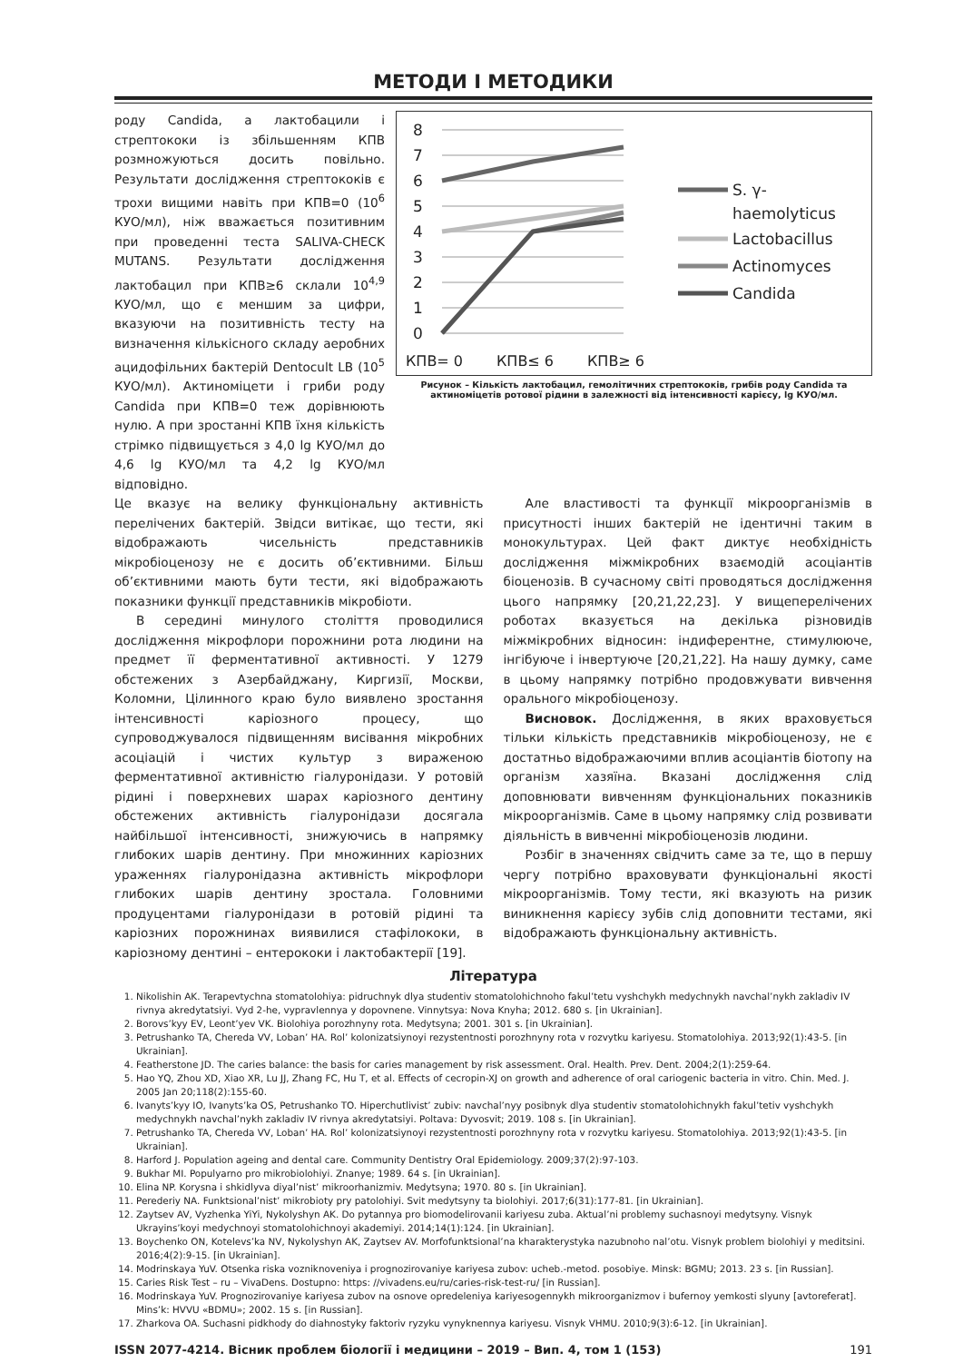МЕТОДИ І МЕТОДИКИ
роду Candida, а лактобацили і стрептококи із збільшенням КПВ розмножуються досить повільно. Результати дослідження стрептококів є трохи вищими навіть при КПВ=0 (10<sup>6</sup> КУО/мл), ніж вважається позитивним при проведенні теста SALIVA-CHECK MUTANS. Результати дослідження лактобацил при КПВ≥6 склали 10<sup>4,9</sup> КУО/мл, що є меншим за цифри, вказуючи на позитивність тесту на визначення кількісного складу аеробних ацидофільних бактерій Dentocult LB (10<sup>5</sup> КУО/мл). Актиноміцети і гриби роду Candida при КПВ=0 теж дорівнюють нулю. А при зростанні КПВ їхня кількість стрімко підвищується з 4,0 lg КУО/мл до 4,6 lg КУО/мл та 4,2 lg КУО/мл відповідно.
8
7
6
5
4
3
2
1
0
КПВ= 0
КПВ≤ 6
КПВ≥ 6
S. γ-
haemolyticus
Lactobacillus
Actinomyces
Candida
Рисунок – Кількість лактобацил, гемолітичних стрептококів, грибів роду Candida та актиноміцетів ротової рідини в залежності від інтенсивності карієсу, lg КУО/мл.
Це вказує на велику функціональну активність перелічених бактерій. Звідси витікає, що тести, які відображають чисельність представників мікробіоценозу не є досить об’єктивними. Більш об’єктивними мають бути тести, які відображають показники функції представників мікробіоти.
В середині минулого століття проводилися дослідження мікрофлори порожнини рота людини на предмет її ферментативної активності. У 1279 обстежених з Азербайджану, Киргизії, Москви, Коломни, Цілинного краю було виявлено зростання інтенсивності каріозного процесу, що супроводжувалося підвищенням висівання мікробних асоціацій і чистих культур з вираженою ферментативної активністю гіалуронідази. У ротовій рідині і поверхневих шарах каріозного дентину обстежених активність гіалуронідази досягала найбільшої інтенсивності, знижуючись в напрямку глибоких шарів дентину. При множинних каріозних ураженнях гіалуронідазна активність мікрофлори глибоких шарів дентину зростала. Головними продуцентами гіалуронідази в ротовій рідині та каріозних порожнинах виявилися стафілококи, в каріозному дентині – ентерококи і лактобактерії [19].
Але властивості та функції мікроорганізмів в присутності інших бактерій не ідентичні таким в монокультурах. Цей факт диктує необхідність дослідження міжмікробних взаємодій асоціантів біоценозів. В сучасному світі проводяться дослідження цього напрямку [20,21,22,23]. У вищеперелічених роботах вказується на декілька різновидів міжмікробних відносин: індиферентне, стимулююче, інгібуюче і інвертуюче [20,21,22]. На нашу думку, саме в цьому напрямку потрібно продовжувати вивчення орального мікробіоценозу.
Висновок. Дослідження, в яких враховується тільки кількість представників мікробіоценозу, не є достатньо відображаючими вплив асоціантів біотопу на організм хазяїна. Вказані дослідження слід доповнювати вивченням функціональних показників мікроорганізмів. Саме в цьому напрямку слід розвивати діяльність в вивченні мікробіоценозів людини.
Розбіг в значеннях свідчить саме за те, що в першу чергу потрібно враховувати функціональні якості мікроорганізмів. Тому тести, які вказують на ризик виникнення карієсу зубів слід доповнити тестами, які відображають функціональну активність.
Література
1. Nikolishin AK. Terapevtychna stomatolohiya: pidruchnyk dlya studentiv stomatolohichnoho fakul’tetu vyshchykh medychnykh navchal’nykh zakladiv IV rivnya akredytatsiyi. Vyd 2-he, vypravlennya y dopovnene. Vinnytsya: Nova Knyha; 2012. 680 s. [in Ukrainian].
2. Borovs’kyy EV, Leont’yev VK. Biolohiya porozhnyny rota. Medytsyna; 2001. 301 s. [in Ukrainian].
3. Petrushanko TA, Chereda VV, Loban’ HA. Rol’ kolonizatsiynoyi rezystentnosti porozhnyny rota v rozvytku kariyesu. Stomatolohiya. 2013;92(1):43-5. [in Ukrainian].
4. Featherstone JD. The caries balance: the basis for caries management by risk assessment. Oral. Health. Prev. Dent. 2004;2(1):259-64.
5. Hao YQ, Zhou XD, Xiao XR, Lu JJ, Zhang FC, Hu T, et al. Effects of cecropin-XJ on growth and adherence of oral cariogenic bacteria in vitro. Chin. Med. J. 2005 Jan 20;118(2):155-60.
6. Ivanyts’kyy IO, Ivanyts’ka OS, Petrushanko TO. Hiperchutlivist’ zubiv: navchal’nyy posibnyk dlya studentiv stomatolohichnykh fakul’tetiv vyshchykh medychnykh navchal’nykh zakladiv IV rivnya akredytatsiyi. Poltava: Dyvosvit; 2019. 108 s. [in Ukrainian].
7. Petrushanko TA, Chereda VV, Loban’ HA. Rol’ kolonizatsiynoyi rezystentnosti porozhnyny rota v rozvytku kariyesu. Stomatolohiya. 2013;92(1):43-5. [in Ukrainian].
8. Harford J. Population ageing and dental care. Community Dentistry Oral Epidemiology. 2009;37(2):97-103.
9. Bukhar MI. Populyarno pro mikrobiolohiyi. Znanye; 1989. 64 s. [in Ukrainian].
10. Elina NP. Korysna i shkidlyva diyal’nist’ mikroorhanizmiv. Medytsyna; 1970. 80 s. [in Ukrainian].
11. Perederiy NA. Funktsional’nist’ mikrobioty pry patolohiyi. Svit medytsyny ta biolohiyi. 2017;6(31):177-81. [in Ukrainian].
12. Zaytsev AV, Vyzhenka YiYi, Nykolyshyn AK. Do pytannya pro biomodelirovanii kariyesu zuba. Aktual’ni problemy suchasnoyi medytsyny. Visnyk Ukrayins’koyi medychnoyi stomatolohichnoyi akademiyi. 2014;14(1):124. [in Ukrainian].
13. Boychenko ON, Kotelevs’ka NV, Nykolyshyn AK, Zaytsev AV. Morfofunktsional’na kharakterystyka nazubnoho nal’otu. Visnyk problem biolohiyi y meditsini. 2016;4(2):9-15. [in Ukrainian].
14. Modrinskaya YuV. Otsenka riska vozniknoveniya i prognozirovaniye kariyesa zubov: ucheb.-metod. posobiye. Minsk: BGMU; 2013. 23 s. [in Russian].
15. Caries Risk Test – ru – VivaDens. Dostupno: https: //vivadens.eu/ru/caries-risk-test-ru/ [in Russian].
16. Modrinskaya YuV. Prognozirovaniye kariyesa zubov na osnove opredeleniya kariyesogennykh mikroorganizmov i bufernoy yemkosti slyuny [avtoreferat]. Mins’k: HVVU «BDMU»; 2002. 15 s. [in Russian].
17. Zharkova OA. Suchasni pidkhody do diahnostyky faktoriv ryzyku vynyknennya kariyesu. Visnyk VHMU. 2010;9(3):6-12. [in Ukrainian].
ISSN 2077-4214. Вісник проблем біології і медицини – 2019 – Вип. 4, том 1 (153) 191